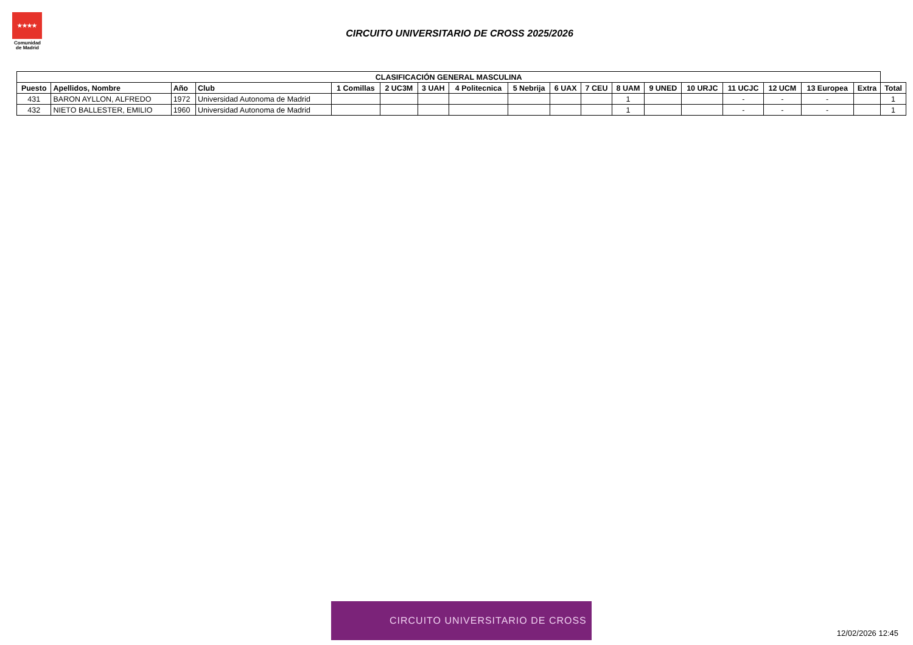★★★★
Comunidad de Madrid
CIRCUITO UNIVERSITARIO DE CROSS 2025/2026
| CLASIFICACIÓN GENERAL MASCULINA | | | | | | | | | | | | | | | | | | |
| --- | --- | --- | --- | --- | --- | --- | --- | --- | --- | --- | --- | --- | --- | --- | --- | --- | --- | --- |
| Puesto | Apellidos, Nombre | Año | Club | 1 Comillas | 2 UC3M | 3 UAH | 4 Politecnica | 5 Nebrija | 6 UAX | 7 CEU | 8 UAM | 9 UNED | 10 URJC | 11 UCJC | 12 UCM | 13 Europea | Extra | Total |
| 431 | BARON AYLLON, ALFREDO | 1972 | Universidad Autonoma de Madrid | | | | | | | | 1 | | | - | - | - | | 1 |
| 432 | NIETO BALLESTER, EMILIO | 1960 | Universidad Autonoma de Madrid | | | | | | | | 1 | | | - | - | - | | 1 |
CIRCUITO UNIVERSITARIO DE CROSS
12/02/2026 12:45